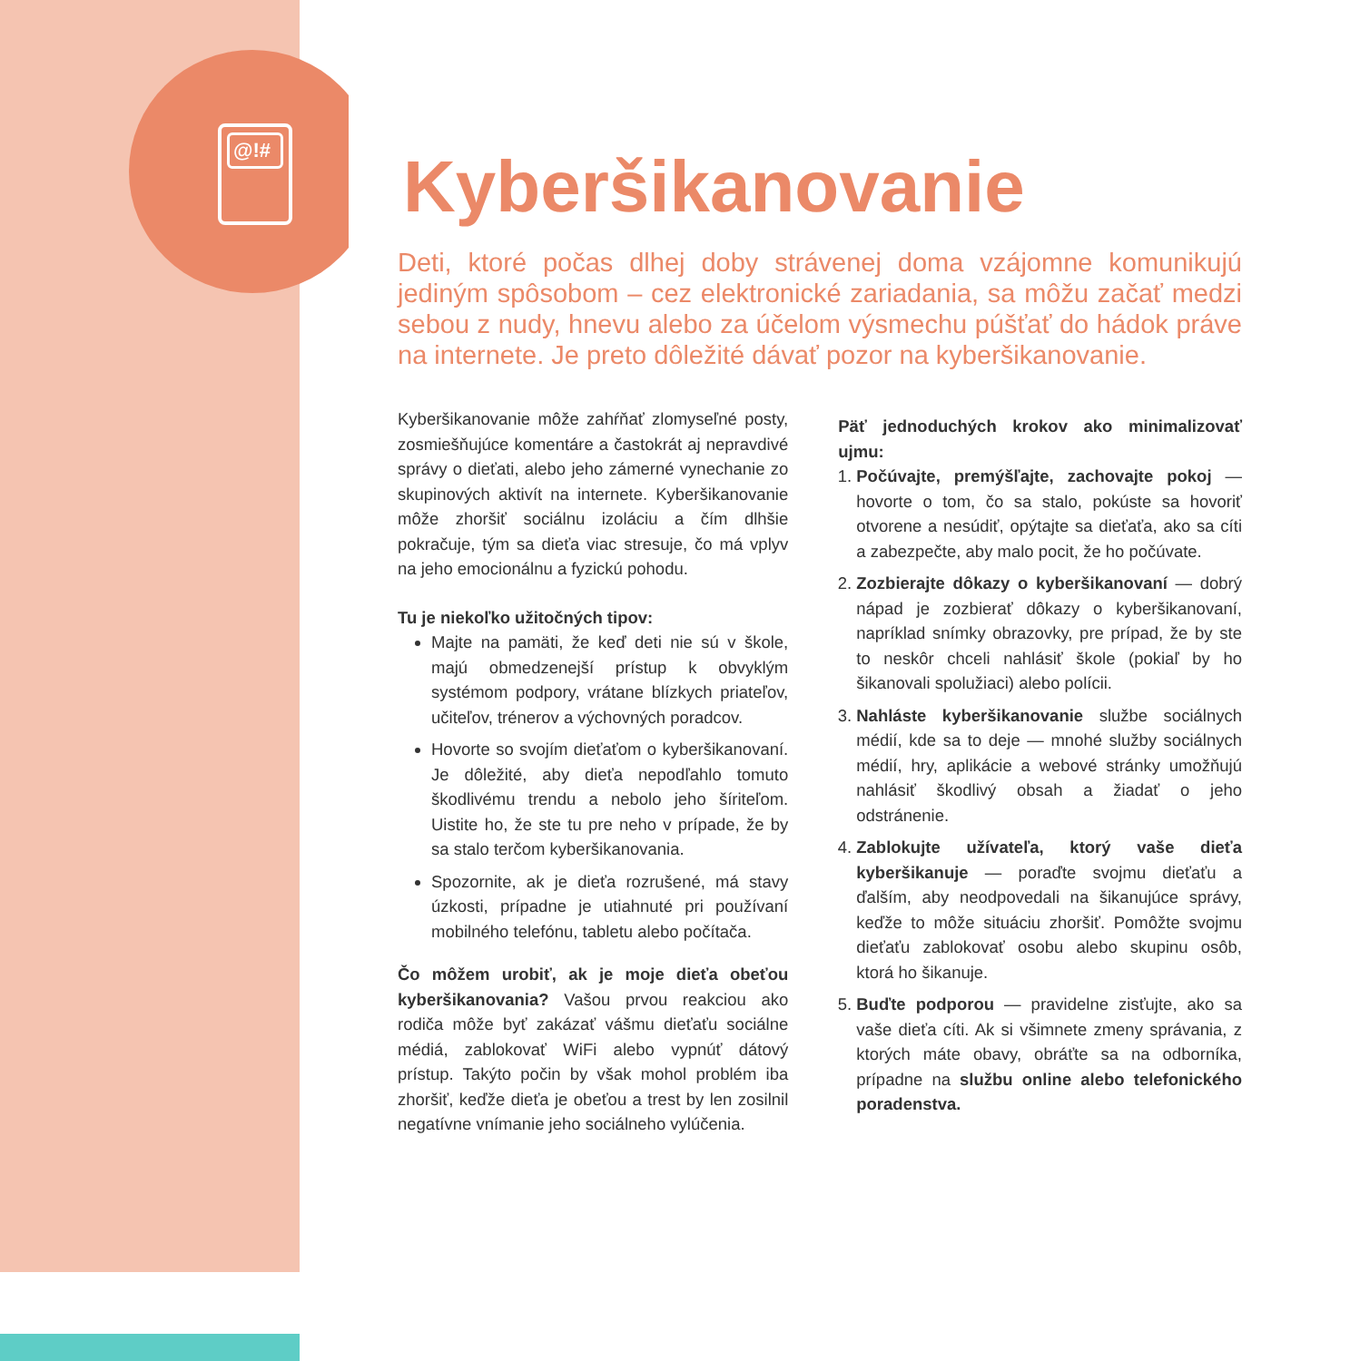@!#
Kyberšikanovanie
Deti, ktoré počas dlhej doby strávenej doma vzájomne komunikujú jediným spôsobom – cez elektronické zariadania, sa môžu začať medzi sebou z nudy, hnevu alebo za účelom výsmechu púšťať do hádok práve na internete. Je preto dôležité dávať pozor na kyberšikanovanie.
Kyberšikanovanie môže zahŕňať zlomyseľné posty, zosmiešňujúce komentáre a častokrát aj nepravdivé správy o dieťati, alebo jeho zámerné vynechanie zo skupinových aktivít na internete. Kyberšikanovanie môže zhoršiť sociálnu izoláciu a čím dlhšie pokračuje, tým sa dieťa viac stresuje, čo má vplyv na jeho emocionálnu a fyzickú pohodu.
Tu je niekoľko užitočných tipov:
Majte na pamäti, že keď deti nie sú v škole, majú obmedzenejší prístup k obvyklým systémom podpory, vrátane blízkych priateľov, učiteľov, trénerov a výchovných poradcov.
Hovorte so svojím dieťaťom o kyberšikanovaní. Je dôležité, aby dieťa nepodľahlo tomuto škodlivému trendu a nebolo jeho šíriteľom. Uistite ho, že ste tu pre neho v prípade, že by sa stalo terčom kyberšikanovania.
Spozornite, ak je dieťa rozrušené, má stavy úzkosti, prípadne je utiahnuté pri používaní mobilného telefónu, tabletu alebo počítača.
Čo môžem urobiť, ak je moje dieťa obeťou kyberšikanovania? Vašou prvou reakciou ako rodiča môže byť zakázať vášmu dieťaťu sociálne médiá, zablokovať WiFi alebo vypnúť dátový prístup. Takýto počin by však mohol problém iba zhoršiť, keďže dieťa je obeťou a trest by len zosilnil negatívne vnímanie jeho sociálneho vylúčenia.
Päť jednoduchých krokov ako minimalizovať ujmu:
1. Počúvajte, premýšľajte, zachovajte pokoj — hovorte o tom, čo sa stalo, pokúste sa hovoriť otvorene a nesúdiť, opýtajte sa dieťaťa, ako sa cíti a zabezpečte, aby malo pocit, že ho počúvate.
2. Zozbierajte dôkazy o kyberšikanovaní — dobrý nápad je zozbierať dôkazy o kyberšikanovaní, napríklad snímky obrazovky, pre prípad, že by ste to neskôr chceli nahlásiť škole (pokiaľ by ho šikanovali spolužiaci) alebo polícii.
3. Nahláste kyberšikanovanie službe sociálnych médií, kde sa to deje — mnohé služby sociálnych médií, hry, aplikácie a webové stránky umožňujú nahlásiť škodlivý obsah a žiadať o jeho odstránenie.
4. Zablokujte užívateľa, ktorý vaše dieťa kyberšikanuje — poraďte svojmu dieťaťu a ďalším, aby neodpovedali na šikanujúce správy, keďže to môže situáciu zhoršiť. Pomôžte svojmu dieťaťu zablokovať osobu alebo skupinu osôb, ktorá ho šikanuje.
5. Buďte podporou — pravidelne zisťujte, ako sa vaše dieťa cíti. Ak si všimnete zmeny správania, z ktorých máte obavy, obráťte sa na odborníka, prípadne na službu online alebo telefonického poradenstva.